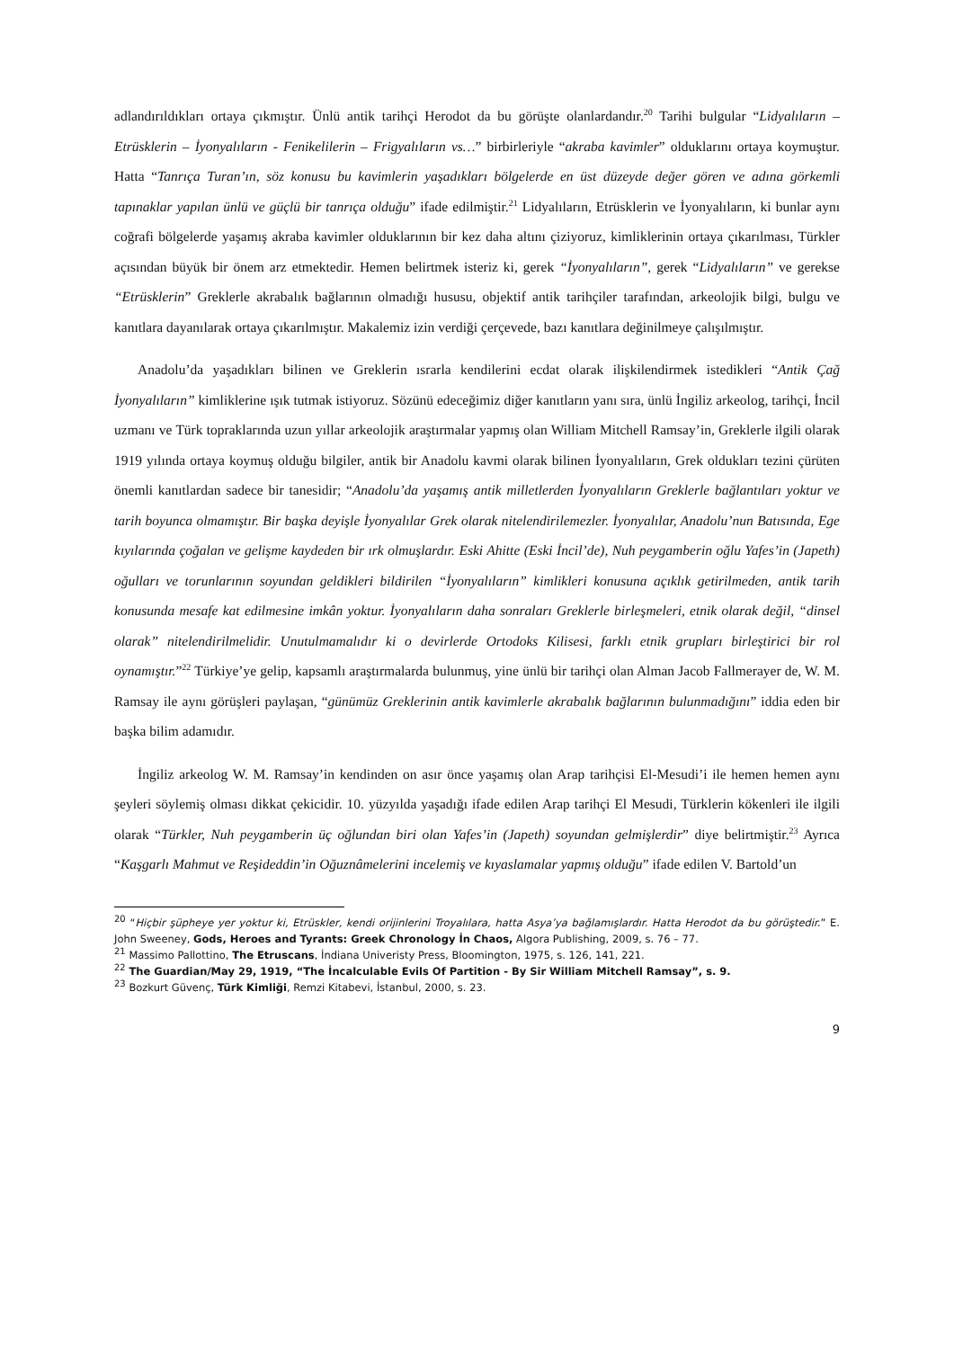adlandırıldıkları ortaya çıkmıştır. Ünlü antik tarihçi Herodot da bu görüşte olanlardandır.<sup>20</sup> Tarihi bulgular “Lidyalıların – Etrüsklerin – İyonyalıların - Fenikelilerin – Frigyalıların vs…” birbirleriyle “akraba kavimler” olduklarını ortaya koymuştur. Hatta “Tanrıça Turan’ın, söz konusu bu kavimlerin yaşadıkları bölgelerde en üst düzeyde değer gören ve adına görkemli tapınaklar yapılan ünlü ve güçlü bir tanrıça olduğu” ifade edilmiştir.<sup>21</sup> Lidyalıların, Etrüsklerin ve İyonyalıların, ki bunlar aynı coğrafi bölgelerde yaşamış akraba kavimler olduklarının bir kez daha altını çiziyoruz, kimliklerinin ortaya çıkarılması, Türkler açısından büyük bir önem arz etmektedir. Hemen belirtmek isteriz ki, gerek “İyonyalıların”, gerek “Lidyalıların” ve gerekse “Etrüsklerin” Greklerle akrabalık bağlarının olmadığı hususu, objektif antik tarihçiler tarafından, arkeolojik bilgi, bulgu ve kanıtlara dayanılarak ortaya çıkarılmıştır. Makalemiz izin verdiği çerçevede, bazı kanıtlara değinilmeye çalışılmıştır.
Anadolu’da yaşadıkları bilinen ve Greklerin ısrarla kendilerini ecdat olarak ilişkilendirmek istedikleri “Antik Çağ İyonyalıların” kimliklerine ışık tutmak istiyoruz. Sözünü edeceğimiz diğer kanıtların yanı sıra, ünlü İngiliz arkeolog, tarihçi, İncil uzmanı ve Türk topraklarında uzun yıllar arkeolojik araştırmalar yapmış olan William Mitchell Ramsay’in, Greklerle ilgili olarak 1919 yılında ortaya koymuş olduğu bilgiler, antik bir Anadolu kavmi olarak bilinen İyonyalıların, Grek oldukları tezini çürüten önemli kanıtlardan sadece bir tanesidir; “Anadolu’da yaşamış antik milletlerden İyonyalıların Greklerle bağlantıları yoktur ve tarih boyunca olmamıştır. Bir başka deyişle İyonyalılar Grek olarak nitelendirilemezler. İyonyalılar, Anadolu’nun Batısında, Ege kıyılarında çoğalan ve gelişme kaydeden bir ırk olmuşlardır. Eski Ahitte (Eski İncil’de), Nuh peygamberin oğlu Yafes’in (Japeth) oğulları ve torunlarının soyundan geldikleri bildirilen “İyonyalıların” kimlikleri konusuna açıklık getirilmeden, antik tarih konusunda mesafe kat edilmesine imkân yoktur. İyonyalıların daha sonraları Greklerle birleşmeleri, etnik olarak değil, “dinsel olarak” nitelendirilmelidir. Unutulmamalıdır ki o devirlerde Ortodoks Kilisesi, farklı etnik grupları birleştirici bir rol oynamıştır.”<sup>22</sup> Türkiye’ye gelip, kapsamlı araştırmalarda bulunmuş, yine ünlü bir tarihçi olan Alman Jacob Fallmerayer de, W. M. Ramsay ile aynı görüşleri paylaşan, “günümüz Greklerinin antik kavimlerle akrabalık bağlarının bulunmadığını” iddia eden bir başka bilim adamıdır.
İngiliz arkeolog W. M. Ramsay’in kendinden on asır önce yaşamış olan Arap tarihçisi El-Mesudi’i ile hemen hemen aynı şeyleri söylemiş olması dikkat çekicidir. 10. yüzyılda yaşadığı ifade edilen Arap tarihçi El Mesudi, Türklerin kökenleri ile ilgili olarak “Türkler, Nuh peygamberin üç oğlundan biri olan Yafes’in (Japeth) soyundan gelmişlerdir” diye belirtmiştir.<sup>23</sup> Ayrıca “Kaşgarlı Mahmut ve Reşideddin’in Oğuznâmelerini incelemiş ve kıyaslamalar yapmış olduğu” ifade edilen V. Bartold’un
<sup>20</sup> “Hiçbir şüpheye yer yoktur ki, Etrüskler, kendi orijinlerini Troyalılara, hatta Asya’ya bağlamışlardır. Hatta Herodot da bu görüştedir.” E. John Sweeney, Gods, Heroes and Tyrants: Greek Chronology İn Chaos, Algora Publishing, 2009, s. 76 – 77.
<sup>21</sup> Massimo Pallottino, The Etruscans, İndiana Univeristy Press, Bloomington, 1975, s. 126, 141, 221.
<sup>22</sup> The Guardian/May 29, 1919, “The İncalculable Evils Of Partition - By Sir William Mitchell Ramsay”, s. 9.
<sup>23</sup> Bozkurt Güvenç, Türk Kimliği, Remzi Kitabevi, İstanbul, 2000, s. 23.
9